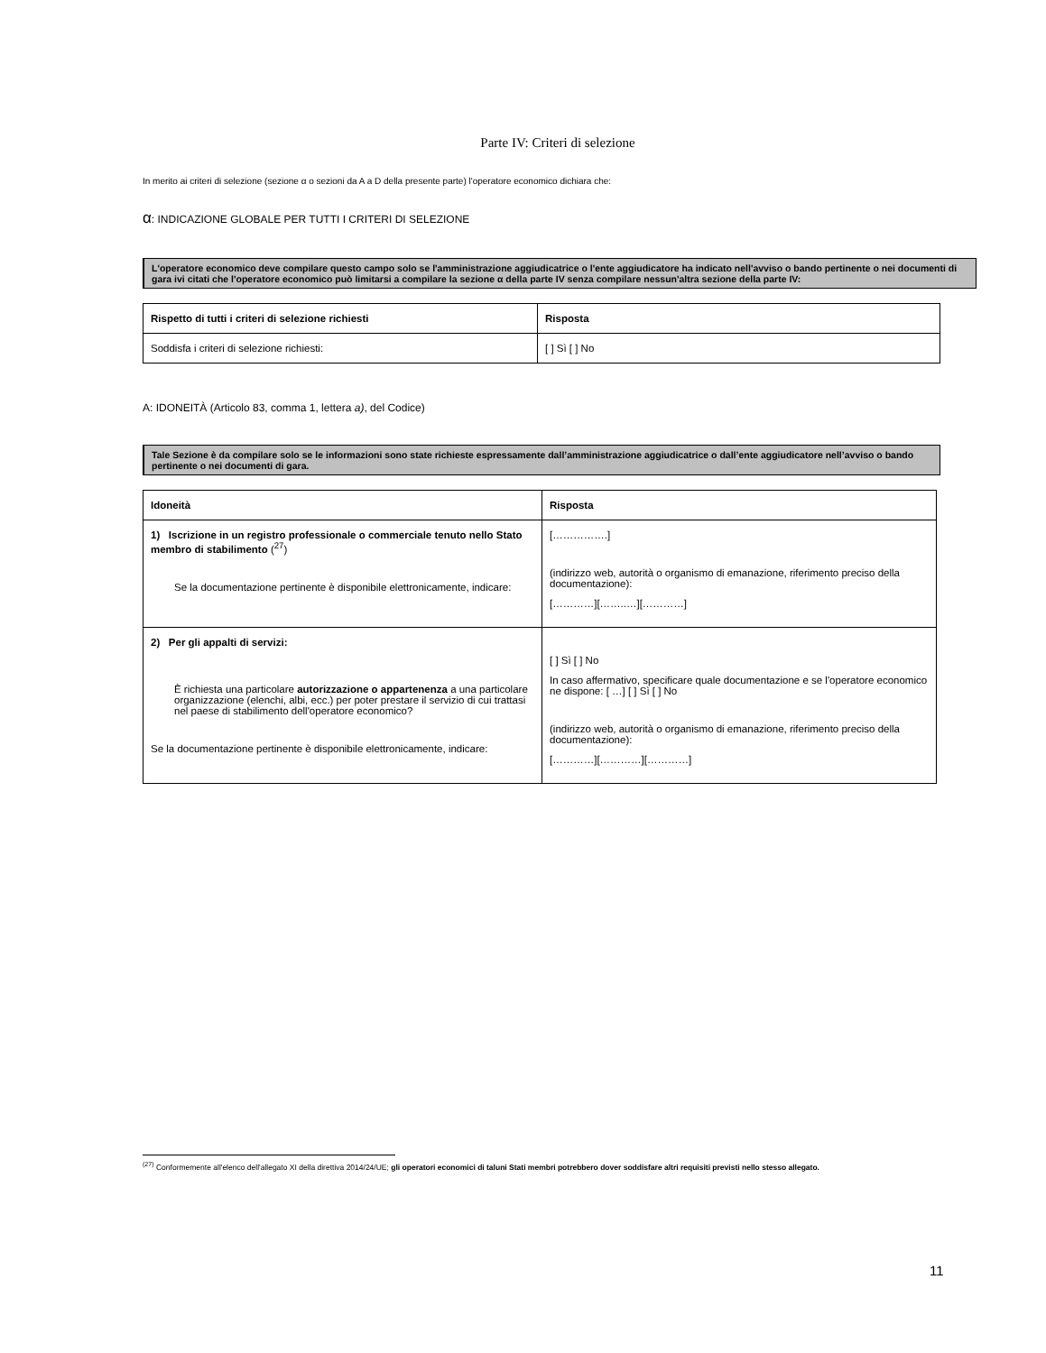Parte IV: Criteri di selezione
In merito ai criteri di selezione (sezione α o sezioni da A a D della presente parte) l'operatore economico dichiara che:
α: INDICAZIONE GLOBALE PER TUTTI I CRITERI DI SELEZIONE
L'operatore economico deve compilare questo campo solo se l'amministrazione aggiudicatrice o l'ente aggiudicatore ha indicato nell'avviso o bando pertinente o nei documenti di gara ivi citati che l'operatore economico può limitarsi a compilare la sezione α della parte IV senza compilare nessun'altra sezione della parte IV:
| Rispetto di tutti i criteri di selezione richiesti | Risposta |
| --- | --- |
| Soddisfa i criteri di selezione richiesti: | [ ] Sì [ ] No |
A: IDONEITÀ (Articolo 83, comma 1, lettera a), del Codice)
Tale Sezione è da compilare solo se le informazioni sono state richieste espressamente dall’amministrazione aggiudicatrice o dall’ente aggiudicatore nell’avviso o bando pertinente o nei documenti di gara.
| Idoneità | Risposta |
| --- | --- |
| 1) Iscrizione in un registro professionale o commerciale tenuto nello Stato membro di stabilimento (<sup>27</sup>) Se la documentazione pertinente è disponibile elettronicamente, indicare: | […………….] (indirizzo web, autorità o organismo di emanazione, riferimento preciso della documentazione): […………][……..…][…………] |
| 2) Per gli appalti di servizi: È richiesta una particolare autorizzazione o appartenenza a una particolare organizzazione (elenchi, albi, ecc.) per poter prestare il servizio di cui trattasi nel paese di stabilimento dell'operatore economico? Se la documentazione pertinente è disponibile elettronicamente, indicare: | [ ] Sì [ ] No In caso affermativo, specificare quale documentazione e se l'operatore economico ne dispone: [ …] [ ] Sì [ ] No (indirizzo web, autorità o organismo di emanazione, riferimento preciso della documentazione): […………][…………][…………] |
<sup>(27)</sup> Conformemente all'elenco dell'allegato XI della direttiva 2014/24/UE; gli operatori economici di taluni Stati membri potrebbero dover soddisfare altri requisiti previsti nello stesso allegato.
11